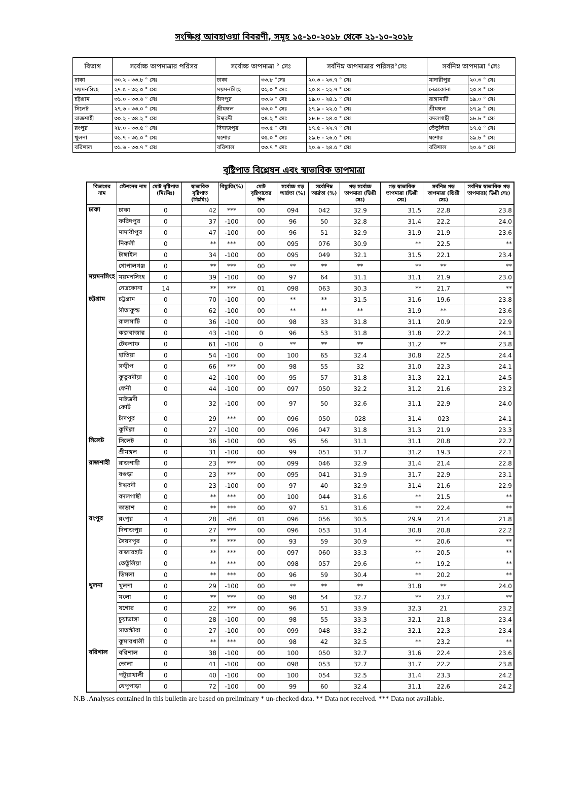সংক্ষিপ্ত আবহাওয়া বিবরণী, সমূহ ১৫-১০-২০১৮ থেকে ২১-১০-২০১৮
| বিভাগ | সর্বোচ্চ তাপমাত্রার পরিসর | সর্বোচ্চ তাপমাত্রা ° সেঃ | | সর্বনিম্ন তাপমাত্রার পরিসর°সেঃ | সর্বনিম্ন তাপমাত্রা °সেঃ | |
| --- | --- | --- | --- | --- | --- | --- |
| ঢাকা | ৩০.২ - ৩৩.৮ ° সেঃ | ঢাকা | ৩৩.৮ °সেঃ | ২০.৩ - ২৩.৭ ° সেঃ | মাদারীপুর | ২০.৩ ° সেঃ |
| ময়মনসিংহ | ২৭.৫ - ৩২.০ ° সেঃ | ময়মনসিংহ | ৩২.০ ° সেঃ | ২০.৪ - ২২.৭ ° সেঃ | নেত্রকোনা | ২০.৪ ° সেঃ |
| চট্টগ্রাম | ৩১.০ - ৩৩.৬ ° সেঃ | চাঁদপুর | ৩৩.৬ ° সেঃ | ১৯.০ - ২৪.১ ° সেঃ | রাঙ্গামাটি | ১৯.০ ° সেঃ |
| সিলেট | ২৭.৬ - ৩৩.০ ° সেঃ | শ্রীমঙ্গল | ৩৩.০ ° সেঃ | ১৭.৯ - ২২.৫ ° সেঃ | শ্রীমঙ্গল | ১৭.৯ ° সেঃ |
| রাজশাহী | ৩০.২ - ৩৪.২ ° সেঃ | ঈশ্বরদী | ৩৪.২ ° সেঃ | ১৮.৮ - ২৪.০ ° সেঃ | বদলগাছী | ১৮.৮ ° সেঃ |
| রংপুর | ২৮.০ - ৩৩.৫ ° সেঃ | দিনাজপুর | ৩৩.৫ ° সেঃ | ১৭.৫ - ২২.৭ ° সেঃ | তেঁতুলিয়া | ১৭.৫ ° সেঃ |
| খুলনা | ৩১.৭ - ৩৫.০ ° সেঃ | যশোর | ৩৫.০ ° সেঃ | ১৯.৮ - ২৬.৫ ° সেঃ | যশোর | ১৯.৮ ° সেঃ |
| বরিশাল | ৩১.৬ - ৩৩.৭ ° সেঃ | বরিশাল | ৩৩.৭ ° সেঃ | ২০.৬ - ২৪.৫ ° সেঃ | বরিশাল | ২০.৬ ° সেঃ |
বৃষ্টিপাত বিশ্লেষন এবং স্বাভাবিক তাপমাত্রা
| বিভাগের নাম | স্টেশনের নাম | মোট বৃষ্টিপাত (মিঃমিঃ) | স্বাভাবিক বৃষ্টিপাত (মিঃমিঃ) | বিছ্যুতি(%) | মোট বৃষ্টিপাতের দিন | সর্বোচ্চ গড় আর্দ্রতা (%) | সর্বোনিম্ন আর্দ্রতা (%) | গড় সর্বোচ্চ তাপমাত্রা (ডিগ্রী সেঃ) | গড় স্বাভাবিক তাপমাত্রা (ডিগ্রী সেঃ) | সর্বনিম্ন গড় তাপমাত্রা (ডিগ্রী সেঃ) | সর্বনিম্ন স্বাভাবিক গড় তাপমাত্রা( ডিগ্রী সেঃ) |
| --- | --- | --- | --- | --- | --- | --- | --- | --- | --- | --- | --- |
| ঢাকা | ঢাকা | 0 | 42 | *** | 00 | 094 | 042 | 32.9 | 31.5 | 22.8 | 23.8 |
| | ফরিদপুর | 0 | 37 | -100 | 00 | 96 | 50 | 32.8 | 31.4 | 22.2 | 24.0 |
| | মাদারীপুর | 0 | 47 | -100 | 00 | 96 | 51 | 32.9 | 31.9 | 21.9 | 23.6 |
| | নিকলী | 0 | ** | *** | 00 | 095 | 076 | 30.9 | ** | 22.5 | ** |
| | টাঙ্গাইল | 0 | 34 | -100 | 00 | 095 | 049 | 32.1 | 31.5 | 22.1 | 23.4 |
| | গোপালগঞ্জ | 0 | ** | *** | 00 | ** | ** | ** | ** | ** | ** |
| ময়মনসিংহ | ময়মনসিংহ | 0 | 39 | -100 | 00 | 97 | 64 | 31.1 | 31.1 | 21.9 | 23.0 |
| | নেত্রকোনা | 14 | ** | *** | 01 | 098 | 063 | 30.3 | ** | 21.7 | ** |
| চট্টগ্রাম | চট্টগ্রাম | 0 | 70 | -100 | 00 | ** | ** | 31.5 | 31.6 | 19.6 | 23.8 |
| | সীতাকুন্ড | 0 | 62 | -100 | 00 | ** | ** | ** | 31.9 | ** | 23.6 |
| | রাঙ্গামাটি | 0 | 36 | -100 | 00 | 98 | 33 | 31.8 | 31.1 | 20.9 | 22.9 |
| | কক্সবাজার | 0 | 43 | -100 | 0 | 96 | 53 | 31.8 | 31.8 | 22.2 | 24.1 |
| | টেকনাফ | 0 | 61 | -100 | 0 | ** | ** | ** | 31.2 | ** | 23.8 |
| | হাতিয়া | 0 | 54 | -100 | 00 | 100 | 65 | 32.4 | 30.8 | 22.5 | 24.4 |
| | সন্দ্বীপ | 0 | 66 | *** | 00 | 98 | 55 | 32 | 31.0 | 22.3 | 24.1 |
| | কুতুবদীয়া | 0 | 42 | -100 | 00 | 95 | 57 | 31.8 | 31.3 | 22.1 | 24.5 |
| | ফেনী | 0 | 44 | -100 | 00 | 097 | 050 | 32.2 | 31.2 | 21.6 | 23.2 |
| | মাইজদী কোর্ট | 0 | 32 | -100 | 00 | 97 | 50 | 32.6 | 31.1 | 22.9 | 24.0 |
| | চাঁদপুর | 0 | 29 | *** | 00 | 096 | 050 | 028 | 31.4 | 023 | 24.1 |
| | কুমিল্লা | 0 | 27 | -100 | 00 | 096 | 047 | 31.8 | 31.3 | 21.9 | 23.3 |
| সিলেট | সিলেট | 0 | 36 | -100 | 00 | 95 | 56 | 31.1 | 31.1 | 20.8 | 22.7 |
| | শ্রীমঙ্গল | 0 | 31 | -100 | 00 | 99 | 051 | 31.7 | 31.2 | 19.3 | 22.1 |
| রাজশাহী | রাজশাহী | 0 | 23 | *** | 00 | 099 | 046 | 32.9 | 31.4 | 21.4 | 22.8 |
| | বগুড়া | 0 | 23 | *** | 00 | 095 | 041 | 31.9 | 31.7 | 22.9 | 23.1 |
| | ঈশ্বরদী | 0 | 23 | -100 | 00 | 97 | 40 | 32.9 | 31.4 | 21.6 | 22.9 |
| | বদলগাছী | 0 | ** | *** | 00 | 100 | 044 | 31.6 | ** | 21.5 | ** |
| | তাড়াশ | 0 | ** | *** | 00 | 97 | 51 | 31.6 | ** | 22.4 | ** |
| রংপুর | রংপুর | 4 | 28 | -86 | 01 | 096 | 056 | 30.5 | 29.9 | 21.4 | 21.8 |
| | দিনাজপুর | 0 | 27 | *** | 00 | 096 | 053 | 31.4 | 30.8 | 20.8 | 22.2 |
| | সৈয়দপুর | 0 | ** | *** | 00 | 93 | 59 | 30.9 | ** | 20.6 | ** |
| | রাজারহাট | 0 | ** | *** | 00 | 097 | 060 | 33.3 | ** | 20.5 | ** |
| | তেতুঁলিয়া | 0 | ** | *** | 00 | 098 | 057 | 29.6 | ** | 19.2 | ** |
| | ডিমলা | 0 | ** | *** | 00 | 96 | 59 | 30.4 | ** | 20.2 | ** |
| খুলনা | খুলনা | 0 | 29 | -100 | 00 | ** | ** | ** | 31.8 | ** | 24.0 |
| | মংলা | 0 | ** | *** | 00 | 98 | 54 | 32.7 | ** | 23.7 | ** |
| | যশোর | 0 | 22 | *** | 00 | 96 | 51 | 33.9 | 32.3 | 21 | 23.2 |
| | চুয়াডাঙ্গা | 0 | 28 | -100 | 00 | 98 | 55 | 33.3 | 32.1 | 21.8 | 23.4 |
| | সাতক্ষীরা | 0 | 27 | -100 | 00 | 099 | 048 | 33.2 | 32.1 | 22.3 | 23.4 |
| | কুমারখালী | 0 | ** | *** | 00 | 98 | 42 | 32.5 | ** | 23.2 | ** |
| বরিশাল | বরিশাল | 0 | 38 | -100 | 00 | 100 | 050 | 32.7 | 31.6 | 22.4 | 23.6 |
| | ভোলা | 0 | 41 | -100 | 00 | 098 | 053 | 32.7 | 31.7 | 22.2 | 23.8 |
| | পটুয়াখালী | 0 | 40 | -100 | 00 | 100 | 054 | 32.5 | 31.4 | 23.3 | 24.2 |
| | খেপুপাড়া | 0 | 72 | -100 | 00 | 99 | 60 | 32.4 | 31.1 | 22.6 | 24.2 |
N.B .Analyses contained in this bulletin are based on preliminary * un-checked data. ** Data not received. *** Data not available.